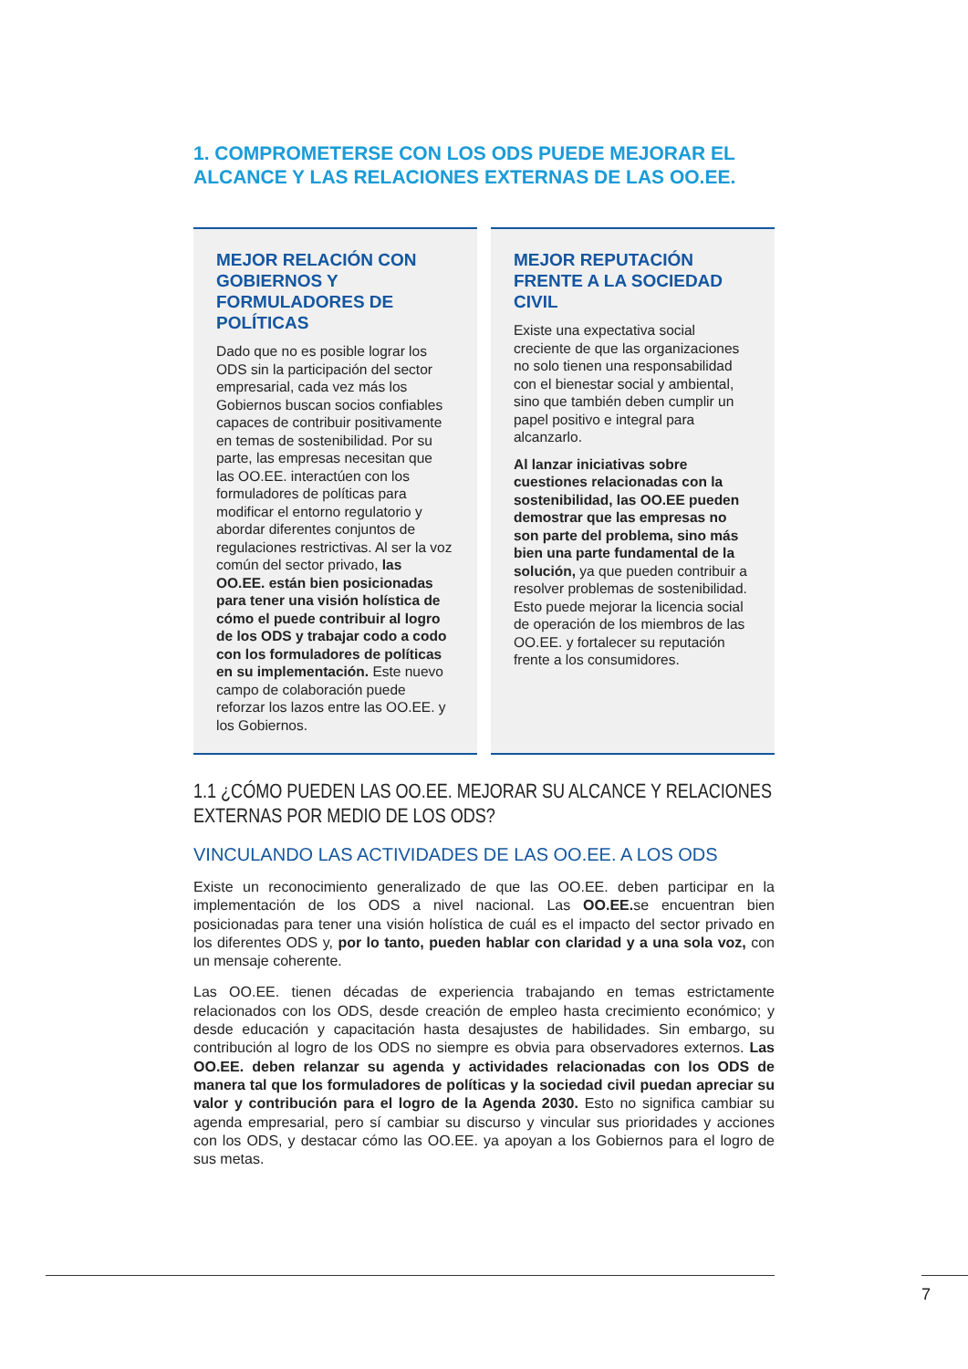1. COMPROMETERSE CON LOS ODS PUEDE MEJORAR EL ALCANCE Y LAS RELACIONES EXTERNAS DE LAS OO.EE.
MEJOR RELACIÓN CON GOBIERNOS Y FORMULADORES DE POLÍTICAS
Dado que no es posible lograr los ODS sin la participación del sector empresarial, cada vez más los Gobiernos buscan socios confiables capaces de contribuir positivamente en temas de sostenibilidad. Por su parte, las empresas necesitan que las OO.EE. interactúen con los formuladores de políticas para modificar el entorno regulatorio y abordar diferentes conjuntos de regulaciones restrictivas. Al ser la voz común del sector privado, las OO.EE. están bien posicionadas para tener una visión holística de cómo el puede contribuir al logro de los ODS y trabajar codo a codo con los formuladores de políticas en su implementación. Este nuevo campo de colaboración puede reforzar los lazos entre las OO.EE. y los Gobiernos.
MEJOR REPUTACIÓN FRENTE A LA SOCIEDAD CIVIL
Existe una expectativa social creciente de que las organizaciones no solo tienen una responsabilidad con el bienestar social y ambiental, sino que también deben cumplir un papel positivo e integral para alcanzarlo.
Al lanzar iniciativas sobre cuestiones relacionadas con la sostenibilidad, las OO.EE pueden demostrar que las empresas no son parte del problema, sino más bien una parte fundamental de la solución, ya que pueden contribuir a resolver problemas de sostenibilidad. Esto puede mejorar la licencia social de operación de los miembros de las OO.EE. y fortalecer su reputación frente a los consumidores.
1.1 ¿CÓMO PUEDEN LAS OO.EE. MEJORAR SU ALCANCE Y RELACIONES EXTERNAS POR MEDIO DE LOS ODS?
VINCULANDO LAS ACTIVIDADES DE LAS OO.EE. A LOS ODS
Existe un reconocimiento generalizado de que las OO.EE. deben participar en la implementación de los ODS a nivel nacional. Las OO.EE. se encuentran bien posicionadas para tener una visión holística de cuál es el impacto del sector privado en los diferentes ODS y, por lo tanto, pueden hablar con claridad y a una sola voz, con un mensaje coherente.
Las OO.EE. tienen décadas de experiencia trabajando en temas estrictamente relacionados con los ODS, desde creación de empleo hasta crecimiento económico; y desde educación y capacitación hasta desajustes de habilidades. Sin embargo, su contribución al logro de los ODS no siempre es obvia para observadores externos. Las OO.EE. deben relanzar su agenda y actividades relacionadas con los ODS de manera tal que los formuladores de políticas y la sociedad civil puedan apreciar su valor y contribución para el logro de la Agenda 2030. Esto no significa cambiar su agenda empresarial, pero sí cambiar su discurso y vincular sus prioridades y acciones con los ODS, y destacar cómo las OO.EE. ya apoyan a los Gobiernos para el logro de sus metas.
7